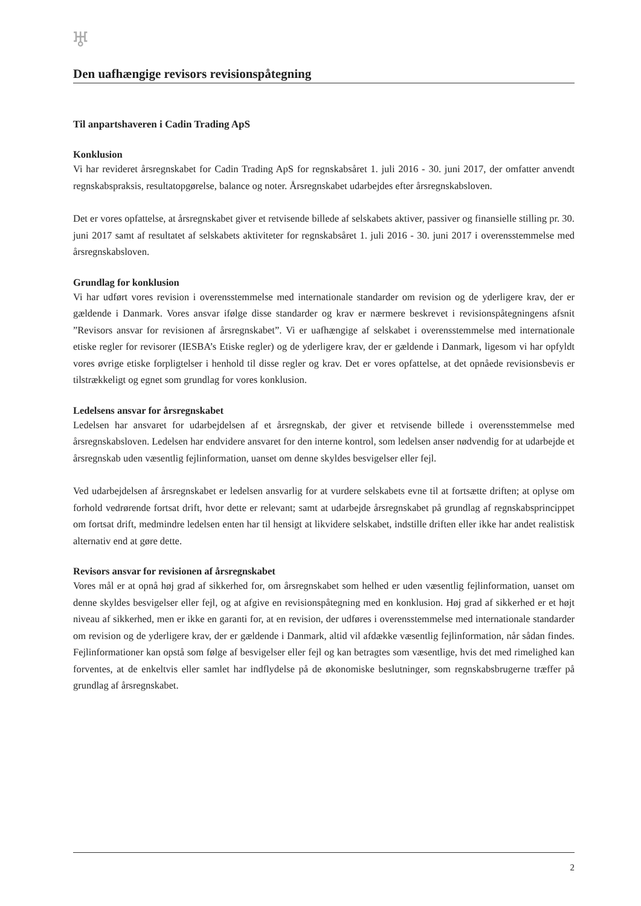♅
Den uafhængige revisors revisionspåtegning
Til anpartshaveren i Cadin Trading ApS
Konklusion
Vi har revideret årsregnskabet for Cadin Trading ApS for regnskabsåret 1. juli 2016 - 30. juni 2017, der omfatter anvendt regnskabspraksis, resultatopgørelse, balance og noter. Årsregnskabet udarbejdes efter årsregnskabsloven.
Det er vores opfattelse, at årsregnskabet giver et retvisende billede af selskabets aktiver, passiver og finansielle stilling pr. 30. juni 2017 samt af resultatet af selskabets aktiviteter for regnskabsåret 1. juli 2016 - 30. juni 2017 i overensstemmelse med årsregnskabsloven.
Grundlag for konklusion
Vi har udført vores revision i overensstemmelse med internationale standarder om revision og de yderligere krav, der er gældende i Danmark. Vores ansvar ifølge disse standarder og krav er nærmere beskrevet i revisionspåtegningens afsnit ”Revisors ansvar for revisionen af årsregnskabet”. Vi er uafhængige af selskabet i overensstemmelse med internationale etiske regler for revisorer (IESBA’s Etiske regler) og de yderligere krav, der er gældende i Danmark, ligesom vi har opfyldt vores øvrige etiske forpligtelser i henhold til disse regler og krav. Det er vores opfattelse, at det opnåede revisionsbevis er tilstrækkeligt og egnet som grundlag for vores konklusion.
Ledelsens ansvar for årsregnskabet
Ledelsen har ansvaret for udarbejdelsen af et årsregnskab, der giver et retvisende billede i overensstemmelse med årsregnskabsloven. Ledelsen har endvidere ansvaret for den interne kontrol, som ledelsen anser nødvendig for at udarbejde et årsregnskab uden væsentlig fejlinformation, uanset om denne skyldes besvigelser eller fejl.
Ved udarbejdelsen af årsregnskabet er ledelsen ansvarlig for at vurdere selskabets evne til at fortsætte driften; at oplyse om forhold vedrørende fortsat drift, hvor dette er relevant; samt at udarbejde årsregnskabet på grundlag af regnskabsprincippet om fortsat drift, medmindre ledelsen enten har til hensigt at likvidere selskabet, indstille driften eller ikke har andet realistisk alternativ end at gøre dette.
Revisors ansvar for revisionen af årsregnskabet
Vores mål er at opnå høj grad af sikkerhed for, om årsregnskabet som helhed er uden væsentlig fejlinformation, uanset om denne skyldes besvigelser eller fejl, og at afgive en revisionspåtegning med en konklusion. Høj grad af sikkerhed er et højt niveau af sikkerhed, men er ikke en garanti for, at en revision, der udføres i overensstemmelse med internationale standarder om revision og de yderligere krav, der er gældende i Danmark, altid vil afdække væsentlig fejlinformation, når sådan findes. Fejlinformationer kan opstå som følge af besvigelser eller fejl og kan betragtes som væsentlige, hvis det med rimelighed kan forventes, at de enkeltvis eller samlet har indflydelse på de økonomiske beslutninger, som regnskabsbrugerne træffer på grundlag af årsregnskabet.
2